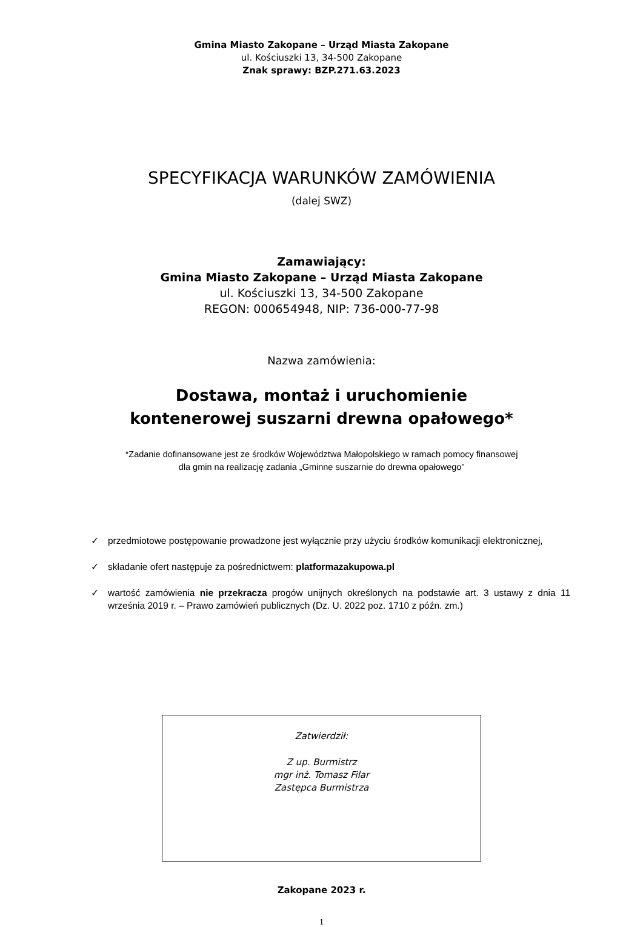Gmina Miasto Zakopane – Urząd Miasta Zakopane
ul. Kościuszki 13, 34-500 Zakopane
Znak sprawy: BZP.271.63.2023
SPECYFIKACJA WARUNKÓW ZAMÓWIENIA
(dalej SWZ)
Zamawiający:
Gmina Miasto Zakopane – Urząd Miasta Zakopane
ul. Kościuszki 13, 34-500 Zakopane
REGON: 000654948, NIP: 736-000-77-98
Nazwa zamówienia:
Dostawa, montaż i uruchomienie
kontenerowej suszarni drewna opałowego*
*Zadanie dofinansowane jest ze środków Województwa Małopolskiego w ramach pomocy finansowej
dla gmin na realizację zadania „Gminne suszarnie do drewna opałowego”
✓ przedmiotowe postępowanie prowadzone jest wyłącznie przy użyciu środków komunikacji elektronicznej,
✓ składanie ofert następuje za pośrednictwem: platformazakupowa.pl
✓ wartość zamówienia nie przekracza progów unijnych określonych na podstawie art. 3 ustawy z dnia 11 września 2019 r. – Prawo zamówień publicznych (Dz. U. 2022 poz. 1710 z późn. zm.)
Zatwierdził:
Z up. Burmistrz
mgr inż. Tomasz Filar
Zastępca Burmistrza
Zakopane 2023 r.
1